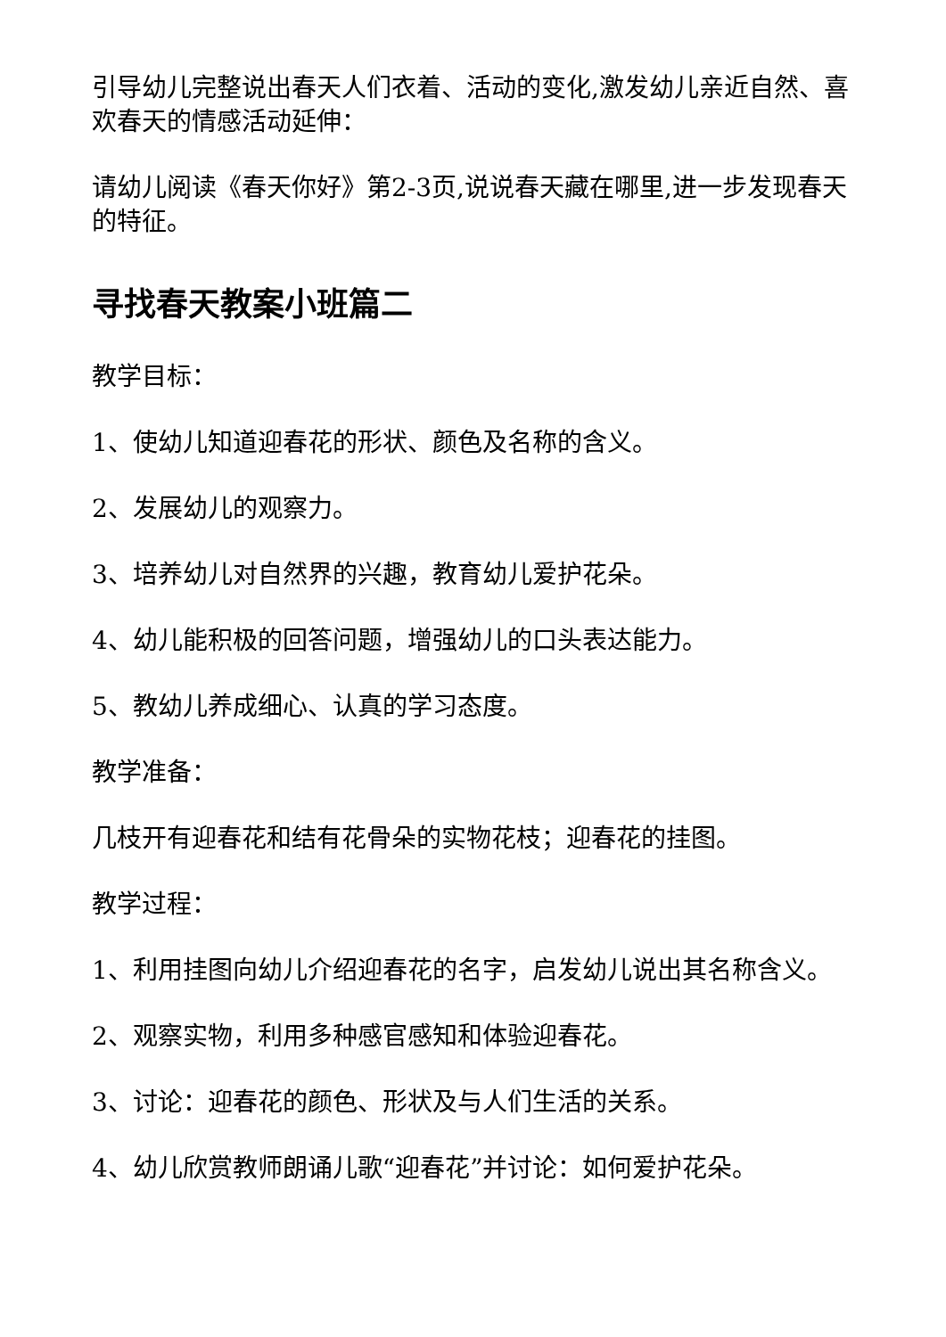引导幼儿完整说出春天人们衣着、活动的变化,激发幼儿亲近自然、喜欢春天的情感活动延伸：
请幼儿阅读《春天你好》第2-3页,说说春天藏在哪里,进一步发现春天的特征。
寻找春天教案小班篇二
教学目标：
1、使幼儿知道迎春花的形状、颜色及名称的含义。
2、发展幼儿的观察力。
3、培养幼儿对自然界的兴趣，教育幼儿爱护花朵。
4、幼儿能积极的回答问题，增强幼儿的口头表达能力。
5、教幼儿养成细心、认真的学习态度。
教学准备：
几枝开有迎春花和结有花骨朵的实物花枝；迎春花的挂图。
教学过程：
1、利用挂图向幼儿介绍迎春花的名字，启发幼儿说出其名称含义。
2、观察实物，利用多种感官感知和体验迎春花。
3、讨论：迎春花的颜色、形状及与人们生活的关系。
4、幼儿欣赏教师朗诵儿歌“迎春花”并讨论：如何爱护花朵。